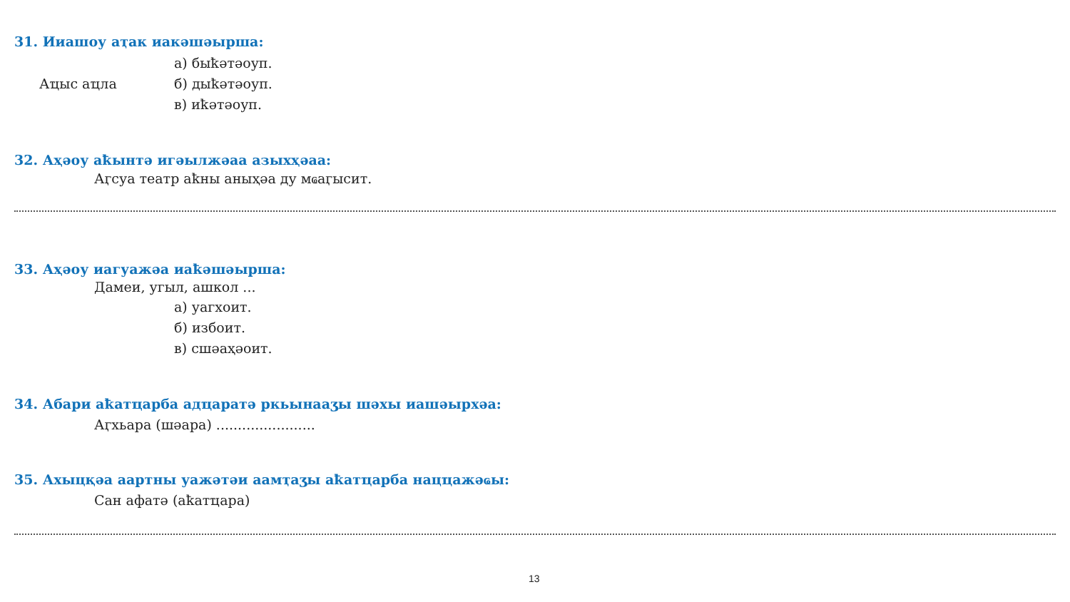31. Ииашоу аҭак иакәшәырша:
а) быҟәтәоуп.
Аҵыс аҵла б) дыҟәтәоуп.
в) иҟәтәоуп.
32. Аҳәоу аҟынтә игәылжәаа азыхҳәаа:
Аӷсуа театр аҟны аныҳәа ду мҩаӷысит.
33. Аҳәоу иагуажәа иаҟәшәырша:
Дамеи, угыл, ашкол ...
а) уагхоит.
б) избоит.
в) сшәаҳәоит.
34. Абари аҟатҵарба адҵаратә ркьынааӡы шәхы иашәырхәа:
Аӷхьара (шәара) .......................
35. Ахыцқәа аартны уажәтәи аамҭаӡы аҟатҵарба нацҵажәҩы:
Сан афатә (аҟатҵара)
13